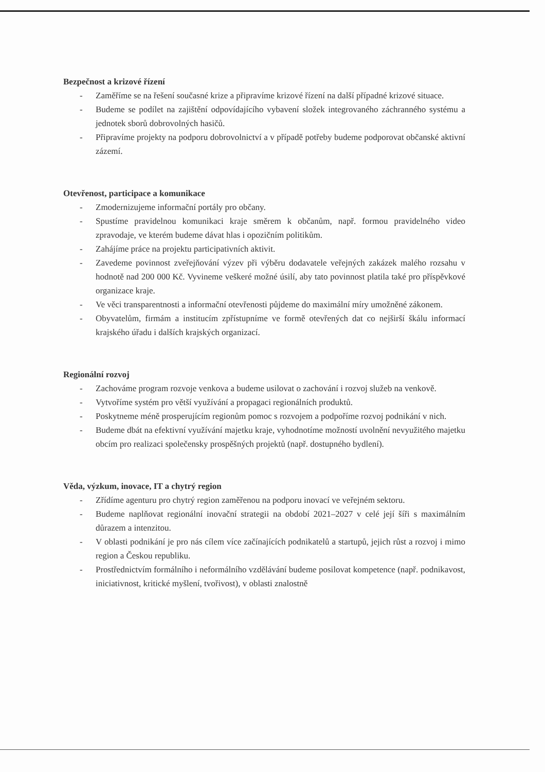Bezpečnost a krizové řízení
- Zaměříme se na řešení současné krize a připravíme krizové řízení na další případné krizové situace.
- Budeme se podílet na zajištění odpovídajícího vybavení složek integrovaného záchranného systému a jednotek sborů dobrovolných hasičů.
- Připravíme projekty na podporu dobrovolnictví a v případě potřeby budeme podporovat občanské aktivní zázemí.
Otevřenost, participace a komunikace
- Zmodernizujeme informační portály pro občany.
- Spustíme pravidelnou komunikaci kraje směrem k občanům, např. formou pravidelného video zpravodaje, ve kterém budeme dávat hlas i opozičním politikům.
- Zahájíme práce na projektu participativních aktivit.
- Zavedeme povinnost zveřejňování výzev při výběru dodavatele veřejných zakázek malého rozsahu v hodnotě nad 200 000 Kč. Vyvineme veškeré možné úsilí, aby tato povinnost platila také pro příspěvkové organizace kraje.
- Ve věci transparentnosti a informační otevřenosti půjdeme do maximální míry umožněné zákonem.
- Obyvatelům, firmám a institucím zpřístupníme ve formě otevřených dat co nejširší škálu informací krajského úřadu i dalších krajských organizací.
Regionální rozvoj
- Zachováme program rozvoje venkova a budeme usilovat o zachování i rozvoj služeb na venkově.
- Vytvoříme systém pro větší využívání a propagaci regionálních produktů.
- Poskytneme méně prosperujícím regionům pomoc s rozvojem a podpoříme rozvoj podnikání v nich.
- Budeme dbát na efektivní využívání majetku kraje, vyhodnotíme možností uvolnění nevyužitého majetku obcím pro realizaci společensky prospěšných projektů (např. dostupného bydlení).
Věda, výzkum, inovace, IT a chytrý region
- Zřídíme agenturu pro chytrý region zaměřenou na podporu inovací ve veřejném sektoru.
- Budeme naplňovat regionální inovační strategii na období 2021–2027 v celé její šíři s maximálním důrazem a intenzitou.
- V oblasti podnikání je pro nás cílem více začínajících podnikatelů a startupů, jejich růst a rozvoj i mimo region a Českou republiku.
- Prostřednictvím formálního i neformálního vzdělávání budeme posilovat kompetence (např. podnikavost, iniciativnost, kritické myšlení, tvořivost), v oblasti znalostně